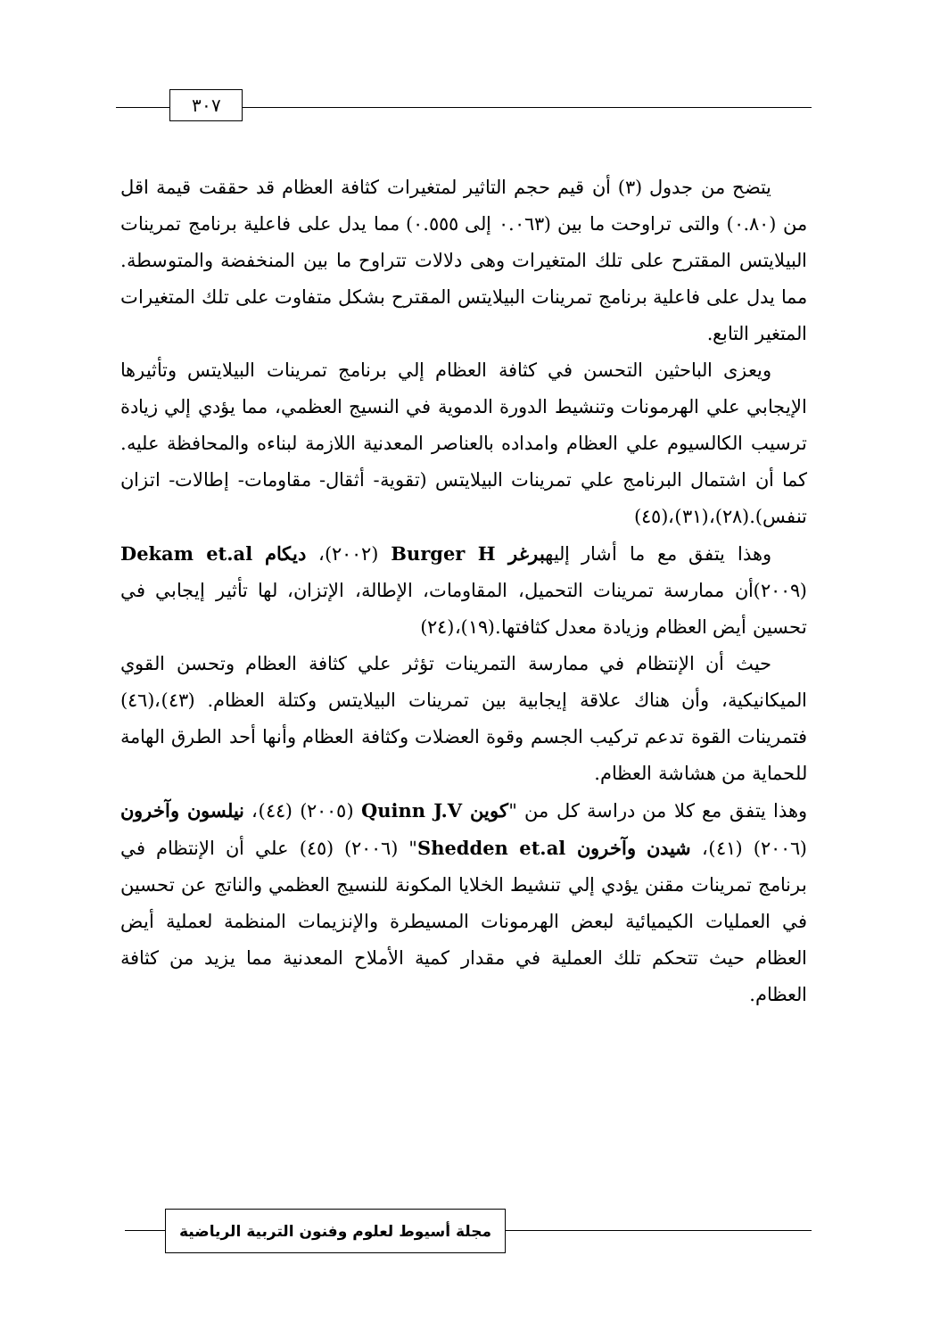٣٠٧
يتضح من جدول (٣) أن قيم حجم التاثير لمتغيرات كثافة العظام قد حققت قيمة اقل من (٠.٨٠) والتى تراوحت ما بين (٠.٠٦٣ إلى ٠.٥٥٥) مما يدل على فاعلية برنامج تمرينات البيلايتس المقترح على تلك المتغيرات وهى دلالات تتراوح ما بين المنخفضة والمتوسطة. مما يدل على فاعلية برنامج تمرينات البيلايتس المقترح بشكل متفاوت على تلك المتغيرات المتغير التابع.
ويعزى الباحثين التحسن في كثافة العظام إلي برنامج تمرينات البيلايتس وتأثيرها الإيجابي علي الهرمونات وتنشيط الدورة الدموية في النسيج العظمي، مما يؤدي إلي زيادة ترسيب الكالسيوم علي العظام وامداده بالعناصر المعدنية اللازمة لبناءه والمحافظة عليه. كما أن اشتمال البرنامج علي تمرينات البيلايتس (تقوية- أثقال- مقاومات- إطالات- اتزان تنفس).(٢٨)،(٣١)،(٤٥)
وهذا يتفق مع ما أشار إليهبرغر Burger H (٢٠٠٢)، ديكام Dekam et.al (٢٠٠٩)أن ممارسة تمرينات التحميل، المقاومات، الإطالة، الإتزان، لها تأثير إيجابي في تحسين أيض العظام وزيادة معدل كثافتها.(١٩)،(٢٤)
حيث أن الإنتظام في ممارسة التمرينات تؤثر علي كثافة العظام وتحسن القوي الميكانيكية، وأن هناك علاقة إيجابية بين تمرينات البيلايتس وكتلة العظام. (٤٣)،(٤٦) فتمرينات القوة تدعم تركيب الجسم وقوة العضلات وكثافة العظام وأنها أحد الطرق الهامة للحماية من هشاشة العظام.
وهذا يتفق مع كلا من دراسة كل من "كوين Quinn J.V (٢٠٠٥) (٤٤)، نيلسون وآخرون (٢٠٠٦) (٤١)، شيدن وآخرون Shedden et.al" (٢٠٠٦) (٤٥) علي أن الإنتظام في برنامج تمرينات مقنن يؤدي إلي تنشيط الخلايا المكونة للنسيج العظمي والناتج عن تحسين في العمليات الكيميائية لبعض الهرمونات المسيطرة والإنزيمات المنظمة لعملية أيض العظام حيث تتحكم تلك العملية في مقدار كمية الأملاح المعدنية مما يزيد من كثافة العظام.
مجلة أسيوط لعلوم وفنون التربية الرياضية